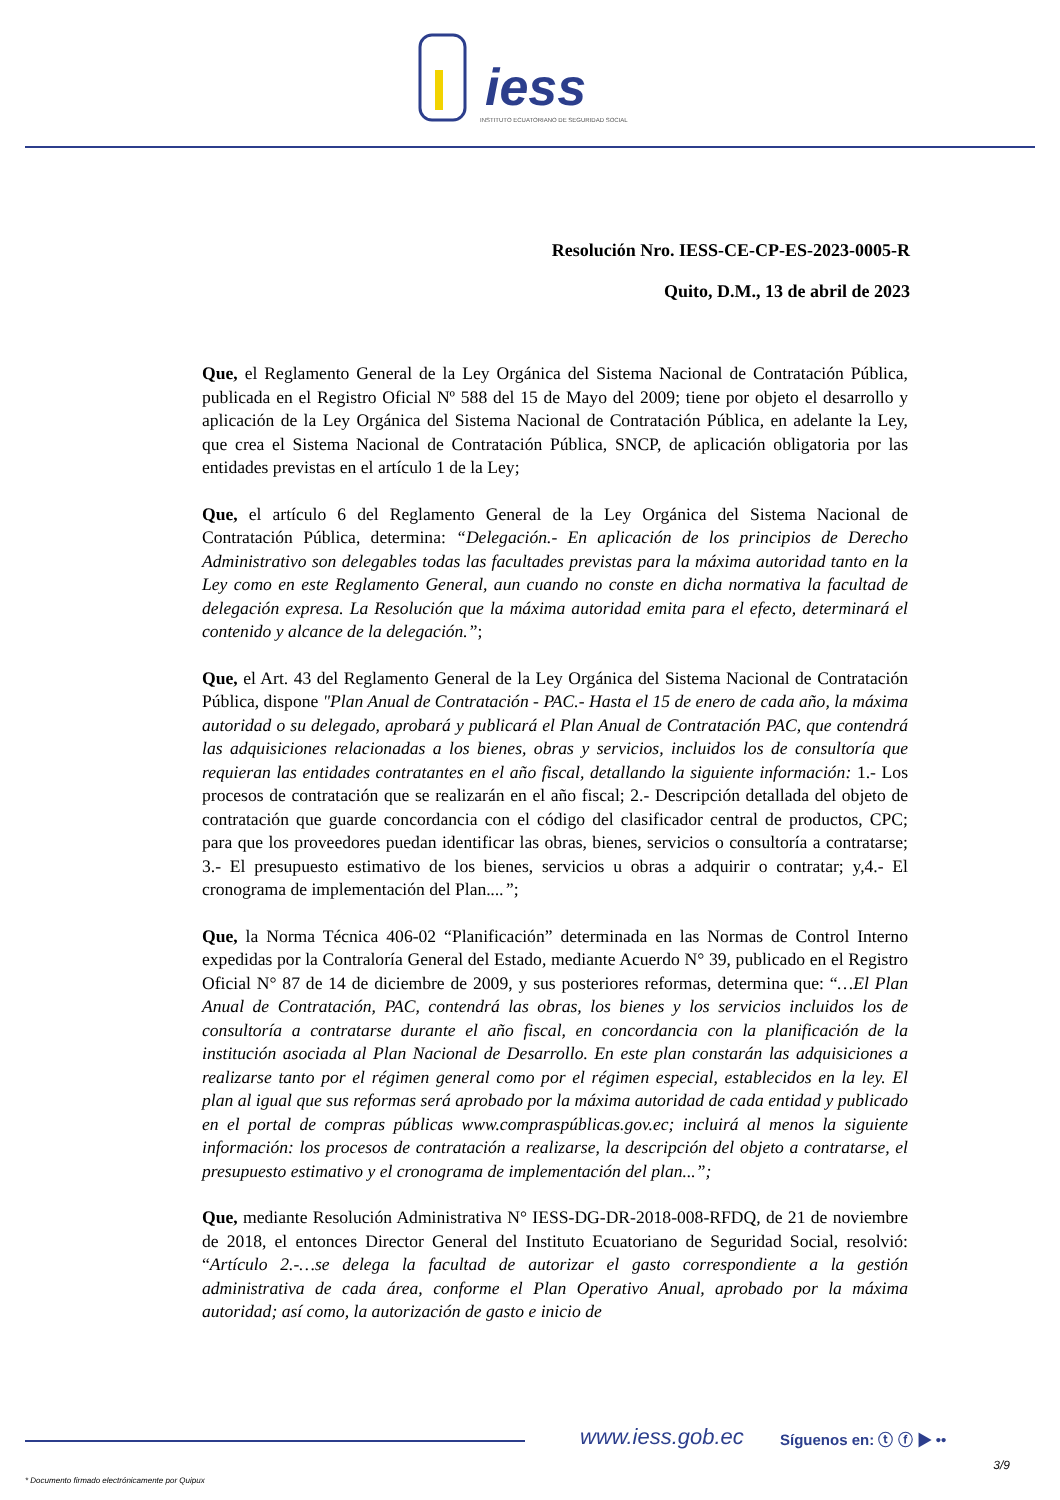iess
INSTITUTO ECUATORIANO DE SEGURIDAD SOCIAL
Resolución Nro. IESS-CE-CP-ES-2023-0005-R
Quito, D.M., 13 de abril de 2023
Que, el Reglamento General de la Ley Orgánica del Sistema Nacional de Contratación Pública, publicada en el Registro Oficial Nº 588 del 15 de Mayo del 2009; tiene por objeto el desarrollo y aplicación de la Ley Orgánica del Sistema Nacional de Contratación Pública, en adelante la Ley, que crea el Sistema Nacional de Contratación Pública, SNCP, de aplicación obligatoria por las entidades previstas en el artículo 1 de la Ley;
Que, el artículo 6 del Reglamento General de la Ley Orgánica del Sistema Nacional de Contratación Pública, determina: “Delegación.- En aplicación de los principios de Derecho Administrativo son delegables todas las facultades previstas para la máxima autoridad tanto en la Ley como en este Reglamento General, aun cuando no conste en dicha normativa la facultad de delegación expresa. La Resolución que la máxima autoridad emita para el efecto, determinará el contenido y alcance de la delegación.”;
Que, el Art. 43 del Reglamento General de la Ley Orgánica del Sistema Nacional de Contratación Pública, dispone "Plan Anual de Contratación - PAC.- Hasta el 15 de enero de cada año, la máxima autoridad o su delegado, aprobará y publicará el Plan Anual de Contratación PAC, que contendrá las adquisiciones relacionadas a los bienes, obras y servicios, incluidos los de consultoría que requieran las entidades contratantes en el año fiscal, detallando la siguiente información: 1.- Los procesos de contratación que se realizarán en el año fiscal; 2.- Descripción detallada del objeto de contratación que guarde concordancia con el código del clasificador central de productos, CPC; para que los proveedores puedan identificar las obras, bienes, servicios o consultoría a contratarse; 3.- El presupuesto estimativo de los bienes, servicios u obras a adquirir o contratar; y,4.- El cronograma de implementación del Plan....”;
Que, la Norma Técnica 406-02 “Planificación” determinada en las Normas de Control Interno expedidas por la Contraloría General del Estado, mediante Acuerdo N° 39, publicado en el Registro Oficial N° 87 de 14 de diciembre de 2009, y sus posteriores reformas, determina que: “…El Plan Anual de Contratación, PAC, contendrá las obras, los bienes y los servicios incluidos los de consultoría a contratarse durante el año fiscal, en concordancia con la planificación de la institución asociada al Plan Nacional de Desarrollo. En este plan constarán las adquisiciones a realizarse tanto por el régimen general como por el régimen especial, establecidos en la ley. El plan al igual que sus reformas será aprobado por la máxima autoridad de cada entidad y publicado en el portal de compras públicas www.compraspúblicas.gov.ec; incluirá al menos la siguiente información: los procesos de contratación a realizarse, la descripción del objeto a contratarse, el presupuesto estimativo y el cronograma de implementación del plan...”;
Que, mediante Resolución Administrativa N° IESS-DG-DR-2018-008-RFDQ, de 21 de noviembre de 2018, el entonces Director General del Instituto Ecuatoriano de Seguridad Social, resolvió: “Artículo 2.-…se delega la facultad de autorizar el gasto correspondiente a la gestión administrativa de cada área, conforme el Plan Operativo Anual, aprobado por la máxima autoridad; así como, la autorización de gasto e inicio de
www.iess.gob.ec Síguenos en: ⓣ ⓕ ▶ ••
3/9
* Documento firmado electrónicamente por Quipux